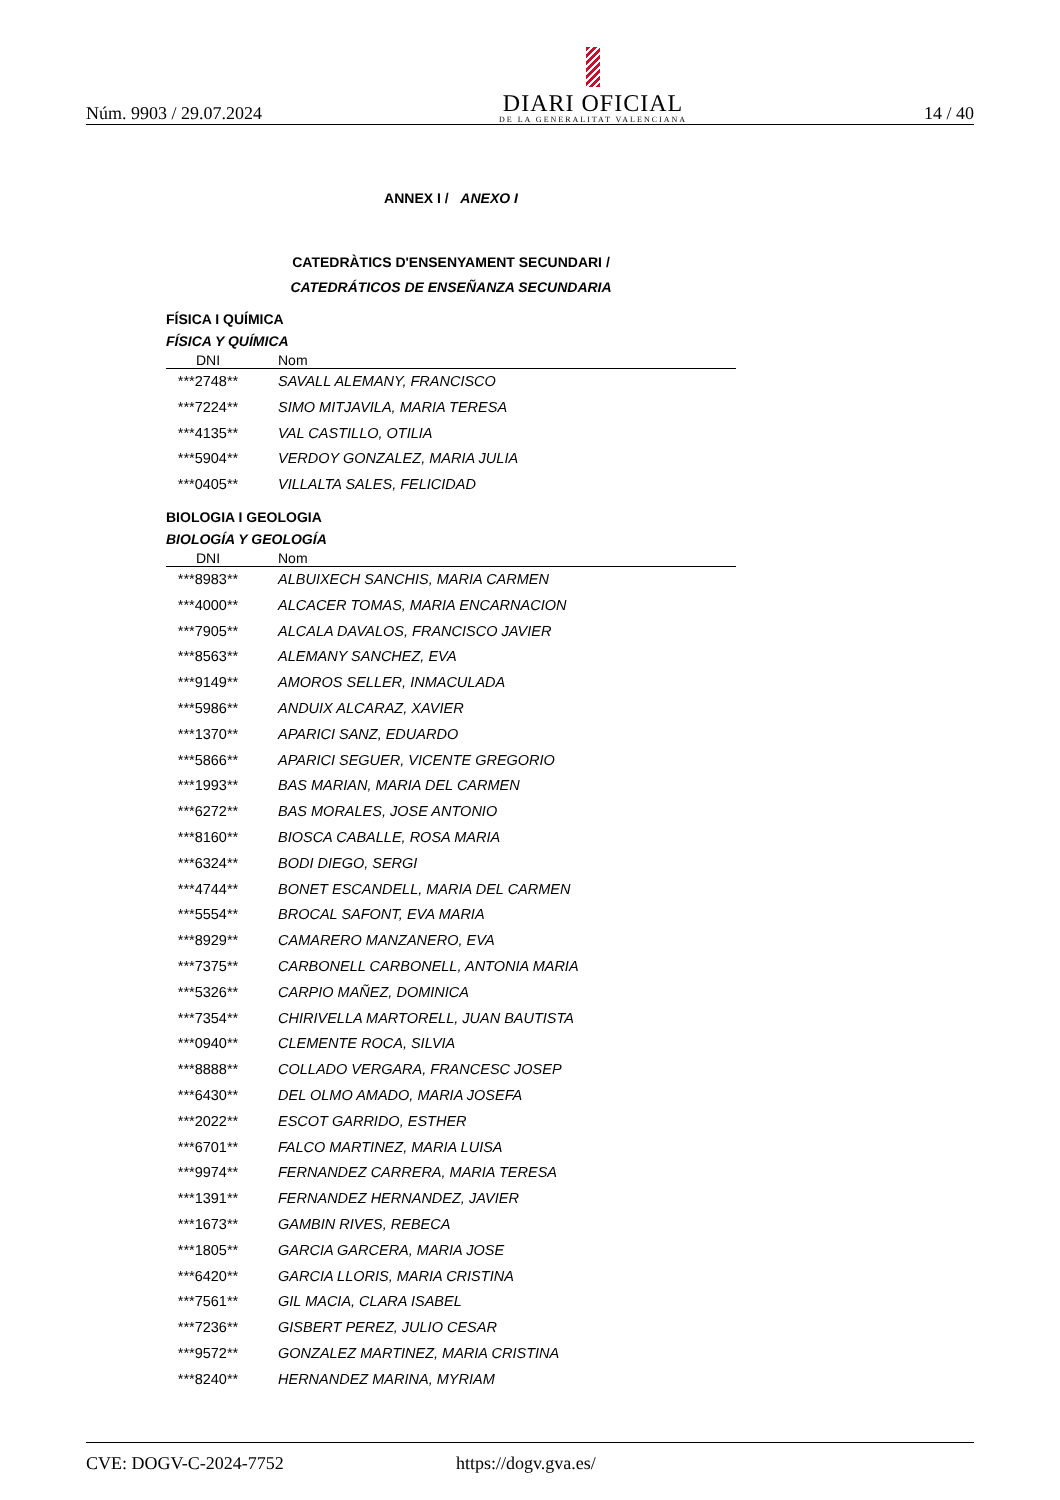Núm. 9903 / 29.07.2024
DIARI OFICIAL
DE LA GENERALITAT VALENCIANA
14 / 40
ANNEX I / ANEXO I
CATEDRÀTICS D'ENSENYAMENT SECUNDARI /
CATEDRÁTICOS DE ENSEÑANZA SECUNDARIA
FÍSICA I QUÍMICA
FÍSICA Y QUÍMICA
| DNI | Nom |
| --- | --- |
| ***2748** | SAVALL ALEMANY, FRANCISCO |
| ***7224** | SIMO MITJAVILA, MARIA TERESA |
| ***4135** | VAL CASTILLO, OTILIA |
| ***5904** | VERDOY GONZALEZ, MARIA JULIA |
| ***0405** | VILLALTA SALES, FELICIDAD |
BIOLOGIA I GEOLOGIA
BIOLOGÍA Y GEOLOGÍA
| DNI | Nom |
| --- | --- |
| ***8983** | ALBUIXECH SANCHIS, MARIA CARMEN |
| ***4000** | ALCACER TOMAS, MARIA ENCARNACION |
| ***7905** | ALCALA DAVALOS, FRANCISCO JAVIER |
| ***8563** | ALEMANY SANCHEZ, EVA |
| ***9149** | AMOROS SELLER, INMACULADA |
| ***5986** | ANDUIX ALCARAZ, XAVIER |
| ***1370** | APARICI SANZ, EDUARDO |
| ***5866** | APARICI SEGUER, VICENTE GREGORIO |
| ***1993** | BAS MARIAN, MARIA DEL CARMEN |
| ***6272** | BAS MORALES, JOSE ANTONIO |
| ***8160** | BIOSCA CABALLE, ROSA MARIA |
| ***6324** | BODI DIEGO, SERGI |
| ***4744** | BONET ESCANDELL, MARIA DEL CARMEN |
| ***5554** | BROCAL SAFONT, EVA MARIA |
| ***8929** | CAMARERO MANZANERO, EVA |
| ***7375** | CARBONELL CARBONELL, ANTONIA MARIA |
| ***5326** | CARPIO MAÑEZ, DOMINICA |
| ***7354** | CHIRIVELLA MARTORELL, JUAN BAUTISTA |
| ***0940** | CLEMENTE ROCA, SILVIA |
| ***8888** | COLLADO VERGARA, FRANCESC JOSEP |
| ***6430** | DEL OLMO AMADO, MARIA JOSEFA |
| ***2022** | ESCOT GARRIDO, ESTHER |
| ***6701** | FALCO MARTINEZ, MARIA LUISA |
| ***9974** | FERNANDEZ CARRERA, MARIA TERESA |
| ***1391** | FERNANDEZ HERNANDEZ, JAVIER |
| ***1673** | GAMBIN RIVES, REBECA |
| ***1805** | GARCIA GARCERA, MARIA JOSE |
| ***6420** | GARCIA LLORIS, MARIA CRISTINA |
| ***7561** | GIL MACIA, CLARA ISABEL |
| ***7236** | GISBERT PEREZ, JULIO CESAR |
| ***9572** | GONZALEZ MARTINEZ, MARIA CRISTINA |
| ***8240** | HERNANDEZ MARINA, MYRIAM |
CVE: DOGV-C-2024-7752 https://dogv.gva.es/